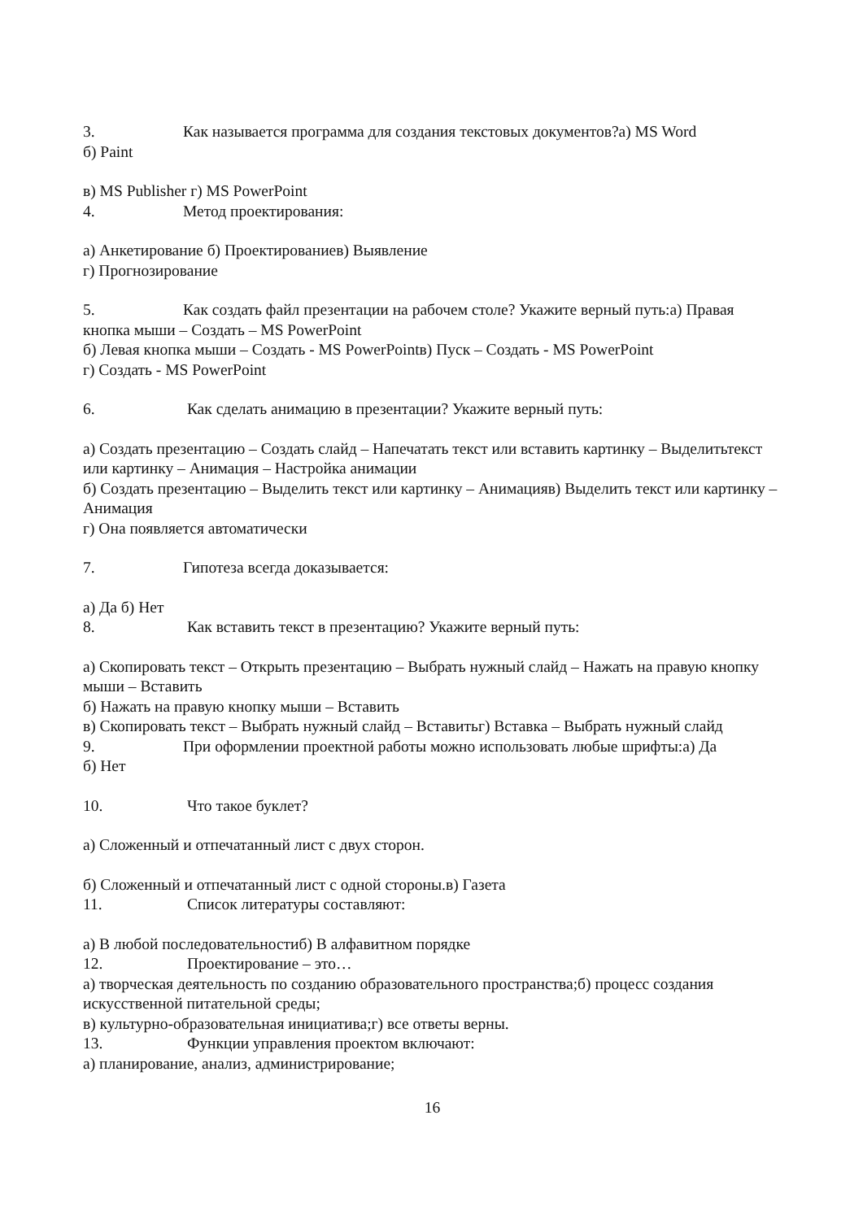3. Как называется программа для создания текстовых документов?а) MS Word
б) Paint
в) MS Publisher г) MS PowerPoint
4. Метод проектирования:
а) Анкетирование б) Проектированиев) Выявление
г) Прогнозирование
5. Как создать файл презентации на рабочем столе? Укажите верный путь:а) Правая кнопка мыши – Создать – MS PowerPoint
б) Левая кнопка мыши – Создать - MS PowerPointв) Пуск – Создать - MS PowerPoint
г) Создать - MS PowerPoint
6. Как сделать анимацию в презентации? Укажите верный путь:
а) Создать презентацию – Создать слайд – Напечатать текст или вставить картинку – Выделитьтекст или картинку – Анимация – Настройка анимации
б) Создать презентацию – Выделить текст или картинку – Анимацияв) Выделить текст или картинку – Анимация
г) Она появляется автоматически
7. Гипотеза всегда доказывается:
а) Да б) Нет
8. Как вставить текст в презентацию? Укажите верный путь:
а) Скопировать текст – Открыть презентацию – Выбрать нужный слайд – Нажать на правую кнопку мыши – Вставить
б) Нажать на правую кнопку мыши – Вставить
в) Скопировать текст – Выбрать нужный слайд – Вставитьг) Вставка – Выбрать нужный слайд
9. При оформлении проектной работы можно использовать любые шрифты:а) Да
б) Нет
10. Что такое буклет?
а) Сложенный и отпечатанный лист с двух сторон.
б) Сложенный и отпечатанный лист с одной стороны.в) Газета
11. Список литературы составляют:
а) В любой последовательностиб) В алфавитном порядке
12. Проектирование – это…
а) творческая деятельность по созданию образовательного пространства;б) процесс создания искусственной питательной среды;
в) культурно-образовательная инициатива;г) все ответы верны.
13. Функции управления проектом включают:
а) планирование, анализ, администрирование;
16